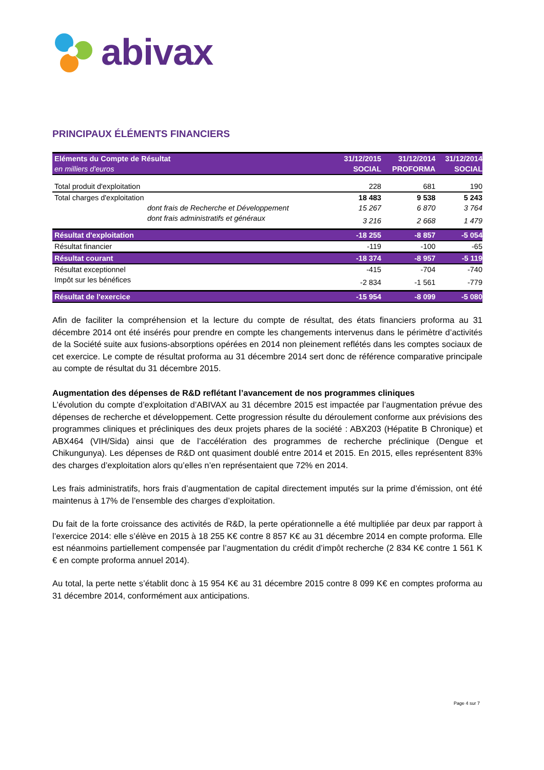abivax
PRINCIPAUX ÉLÉMENTS FINANCIERS
| Eléments du Compte de Résultat | 31/12/2015 | 31/12/2014 | 31/12/2014 |
| --- | --- | --- | --- |
| en milliers d'euros | SOCIAL | PROFORMA | SOCIAL |
| Total produit d'exploitation | 228 | 681 | 190 |
| Total charges d'exploitation | 18 483 | 9 538 | 5 243 |
| dont frais de Recherche et Développement | 15 267 | 6 870 | 3 764 |
| dont frais administratifs et généraux | 3 216 | 2 668 | 1 479 |
| Résultat d'exploitation | -18 255 | -8 857 | -5 054 |
| Résultat financier | -119 | -100 | -65 |
| Résultat courant | -18 374 | -8 957 | -5 119 |
| Résultat exceptionnel | -415 | -704 | -740 |
| Impôt sur les bénéfices | -2 834 | -1 561 | -779 |
| Résultat de l'exercice | -15 954 | -8 099 | -5 080 |
Afin de faciliter la compréhension et la lecture du compte de résultat, des états financiers proforma au 31 décembre 2014 ont été insérés pour prendre en compte les changements intervenus dans le périmètre d’activités de la Société suite aux fusions-absorptions opérées en 2014 non pleinement reflétés dans les comptes sociaux de cet exercice. Le compte de résultat proforma au 31 décembre 2014 sert donc de référence comparative principale au compte de résultat du 31 décembre 2015.
Augmentation des dépenses de R&D reflétant l’avancement de nos programmes cliniques
L’évolution du compte d’exploitation d’ABIVAX au 31 décembre 2015 est impactée par l’augmentation prévue des dépenses de recherche et développement. Cette progression résulte du déroulement conforme aux prévisions des programmes cliniques et précliniques des deux projets phares de la société : ABX203 (Hépatite B Chronique) et ABX464 (VIH/Sida) ainsi que de l’accélération des programmes de recherche préclinique (Dengue et Chikungunya). Les dépenses de R&D ont quasiment doublé entre 2014 et 2015. En 2015, elles représentent 83% des charges d’exploitation alors qu’elles n’en représentaient que 72% en 2014.
Les frais administratifs, hors frais d’augmentation de capital directement imputés sur la prime d’émission, ont été maintenus à 17% de l’ensemble des charges d’exploitation.
Du fait de la forte croissance des activités de R&D, la perte opérationnelle a été multipliée par deux par rapport à l’exercice 2014: elle s’élève en 2015 à 18 255 K€ contre 8 857 K€ au 31 décembre 2014 en compte proforma. Elle est néanmoins partiellement compensée par l’augmentation du crédit d’impôt recherche (2 834 K€ contre 1 561 K € en compte proforma annuel 2014).
Au total, la perte nette s’établit donc à 15 954 K€ au 31 décembre 2015 contre 8 099 K€ en comptes proforma au 31 décembre 2014, conformément aux anticipations.
Page 4 sur 7